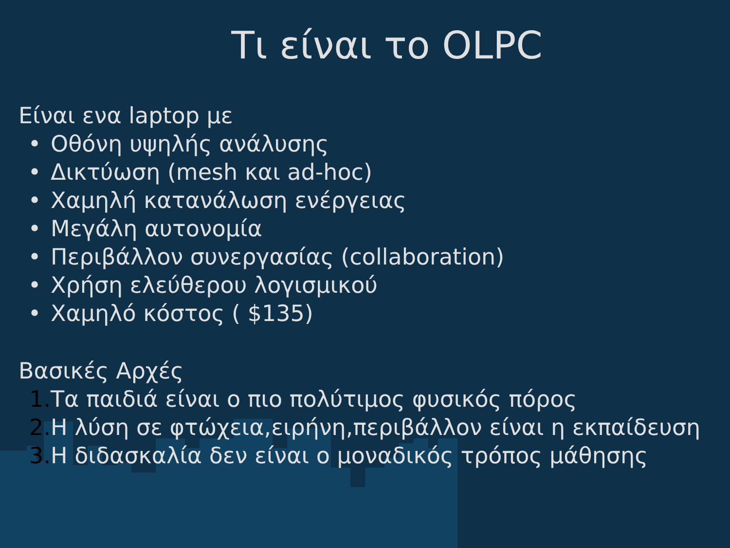Τι είναι το OLPC
Είναι ενα laptop με
• Οθόνη υψηλής ανάλυσης
• Δικτύωση (mesh και ad-hoc)
• Χαμηλή κατανάλωση ενέργειας
• Μεγάλη αυτονομία
• Περιβάλλον συνεργασίας (collaboration)
• Χρήση ελεύθερου λογισμικού
• Χαμηλό κόστος ( $135)
Βασικές Αρχές
1. Τα παιδιά είναι ο πιο πολύτιμος φυσικός πόρος
2. Η λύση σε φτώχεια,ειρήνη,περιβάλλον είναι η εκπαίδευση
3. Η διδασκαλία δεν είναι ο μοναδικός τρόπος μάθησης